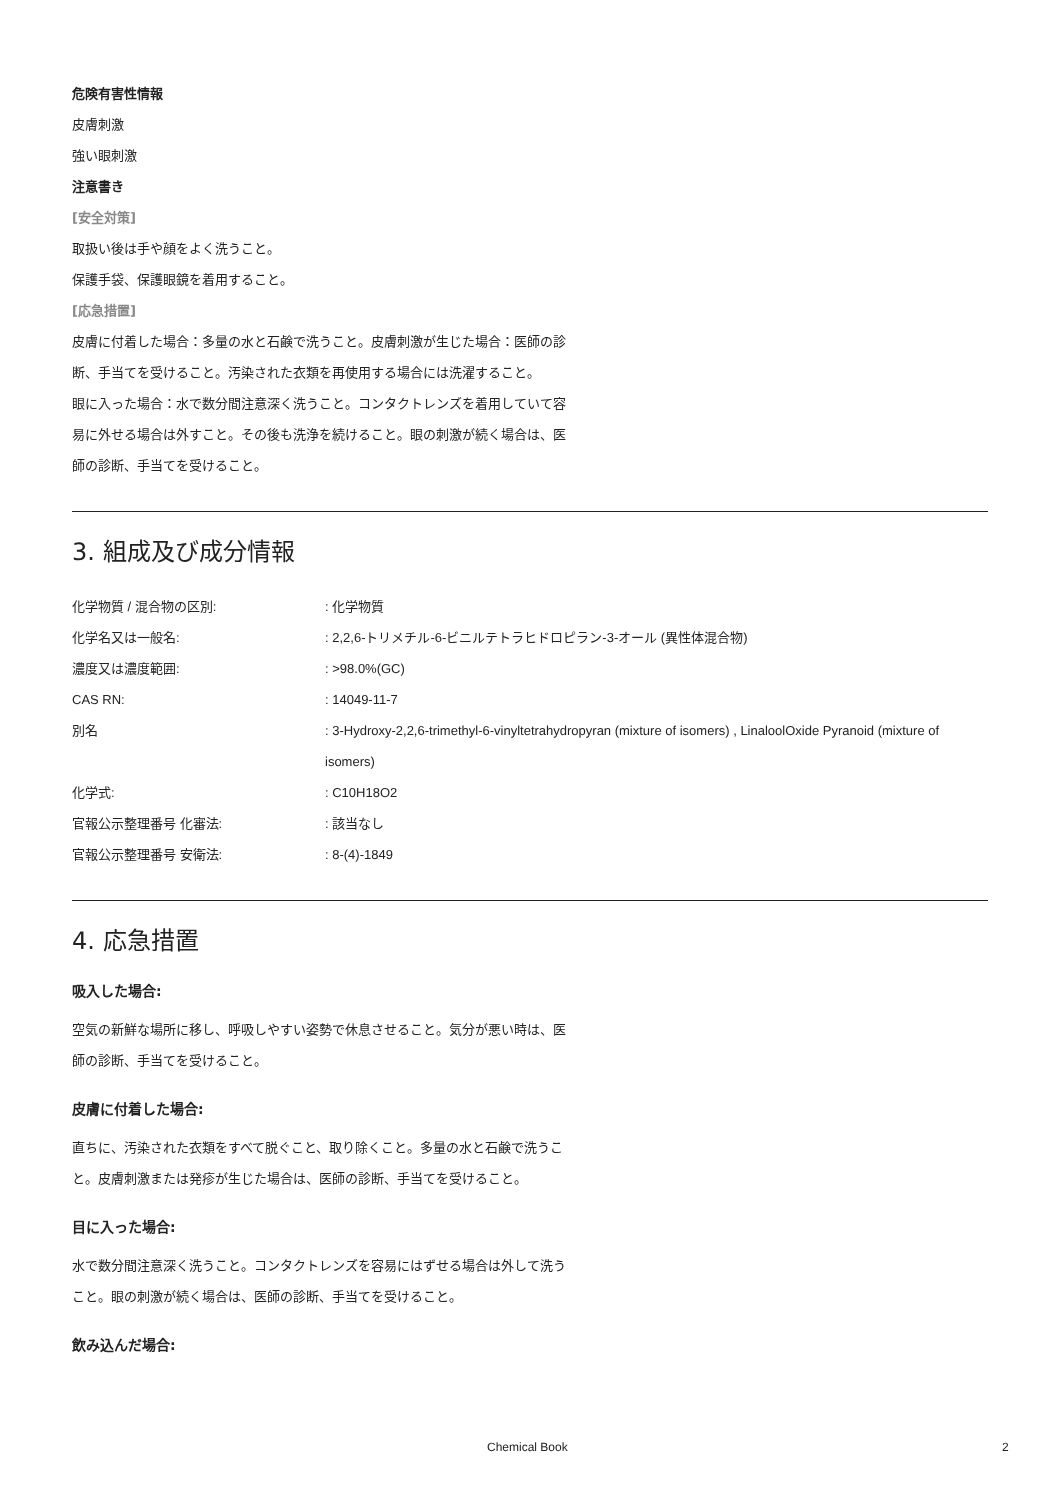危険有害性情報
皮膚刺激
強い眼刺激
注意書き
[安全対策]
取扱い後は手や顔をよく洗うこと。
保護手袋、保護眼鏡を着用すること。
[応急措置]
皮膚に付着した場合：多量の水と石鹸で洗うこと。皮膚刺激が生じた場合：医師の診断、手当てを受けること。汚染された衣類を再使用する場合には洗濯すること。
眼に入った場合：水で数分間注意深く洗うこと。コンタクトレンズを着用していて容易に外せる場合は外すこと。その後も洗浄を続けること。眼の刺激が続く場合は、医師の診断、手当てを受けること。
3. 組成及び成分情報
| 化学物質 / 混合物の区別: | : 化学物質 |
| 化学名又は一般名: | : 2,2,6-トリメチル-6-ビニルテトラヒドロピラン-3-オール (異性体混合物) |
| 濃度又は濃度範囲: | : >98.0%(GC) |
| CAS RN: | : 14049-11-7 |
| 別名 | : 3-Hydroxy-2,2,6-trimethyl-6-vinyltetrahydropyran (mixture of isomers) , LinaloolOxide Pyranoid (mixture of isomers) |
| 化学式: | : C10H18O2 |
| 官報公示整理番号 化審法: | : 該当なし |
| 官報公示整理番号 安衛法: | : 8-(4)-1849 |
4. 応急措置
吸入した場合:
空気の新鮮な場所に移し、呼吸しやすい姿勢で休息させること。気分が悪い時は、医師の診断、手当てを受けること。
皮膚に付着した場合:
直ちに、汚染された衣類をすべて脱ぐこと、取り除くこと。多量の水と石鹸で洗うこと。皮膚刺激または発疹が生じた場合は、医師の診断、手当てを受けること。
目に入った場合:
水で数分間注意深く洗うこと。コンタクトレンズを容易にはずせる場合は外して洗うこと。眼の刺激が続く場合は、医師の診断、手当てを受けること。
飲み込んだ場合:
Chemical Book 2